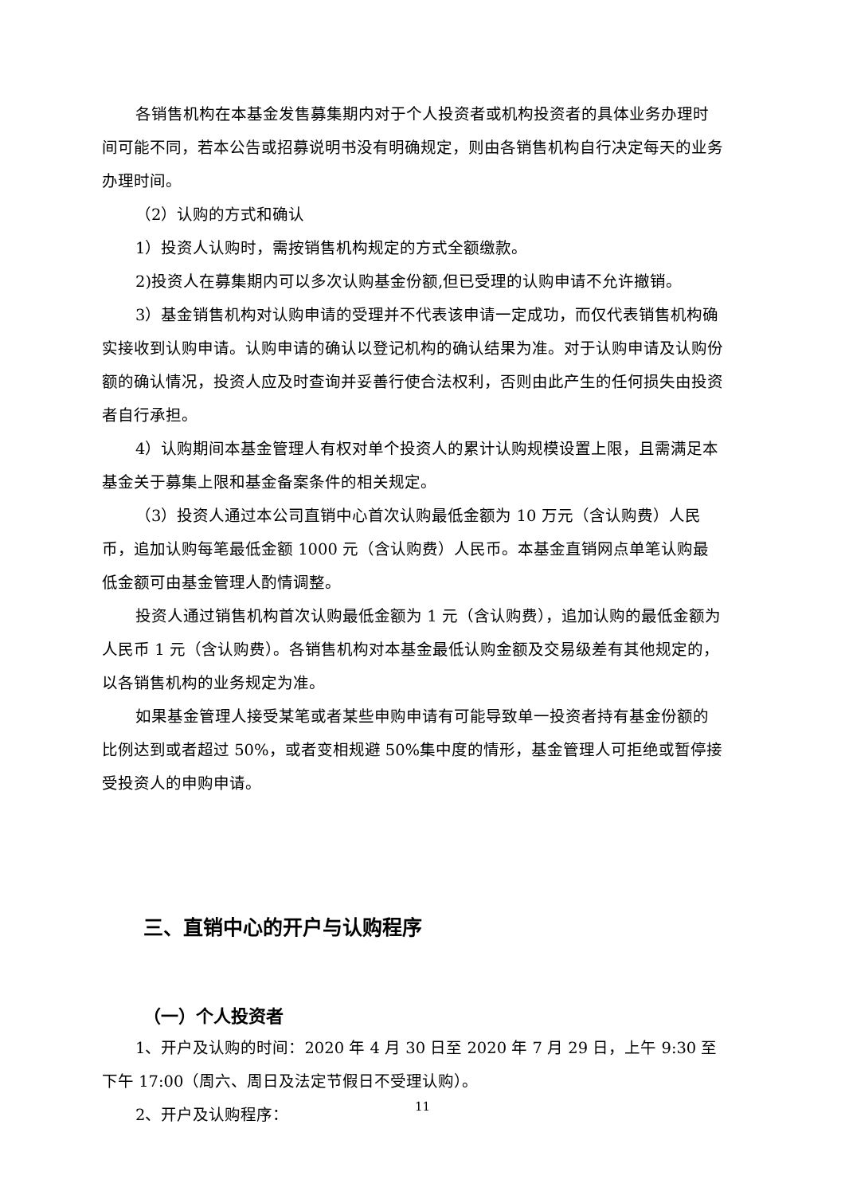各销售机构在本基金发售募集期内对于个人投资者或机构投资者的具体业务办理时间可能不同，若本公告或招募说明书没有明确规定，则由各销售机构自行决定每天的业务办理时间。
（2）认购的方式和确认
1）投资人认购时，需按销售机构规定的方式全额缴款。
2)投资人在募集期内可以多次认购基金份额,但已受理的认购申请不允许撤销。
3）基金销售机构对认购申请的受理并不代表该申请一定成功，而仅代表销售机构确实接收到认购申请。认购申请的确认以登记机构的确认结果为准。对于认购申请及认购份额的确认情况，投资人应及时查询并妥善行使合法权利，否则由此产生的任何损失由投资者自行承担。
4）认购期间本基金管理人有权对单个投资人的累计认购规模设置上限，且需满足本基金关于募集上限和基金备案条件的相关规定。
（3）投资人通过本公司直销中心首次认购最低金额为 10 万元（含认购费）人民币，追加认购每笔最低金额 1000 元（含认购费）人民币。本基金直销网点单笔认购最低金额可由基金管理人酌情调整。
投资人通过销售机构首次认购最低金额为 1 元（含认购费），追加认购的最低金额为人民币 1 元（含认购费）。各销售机构对本基金最低认购金额及交易级差有其他规定的，以各销售机构的业务规定为准。
如果基金管理人接受某笔或者某些申购申请有可能导致单一投资者持有基金份额的比例达到或者超过 50%，或者变相规避 50%集中度的情形，基金管理人可拒绝或暂停接受投资人的申购申请。
三、直销中心的开户与认购程序
（一）个人投资者
1、开户及认购的时间：2020 年 4 月 30 日至 2020 年 7 月 29 日，上午 9:30 至下午 17:00（周六、周日及法定节假日不受理认购）。
2、开户及认购程序：
11